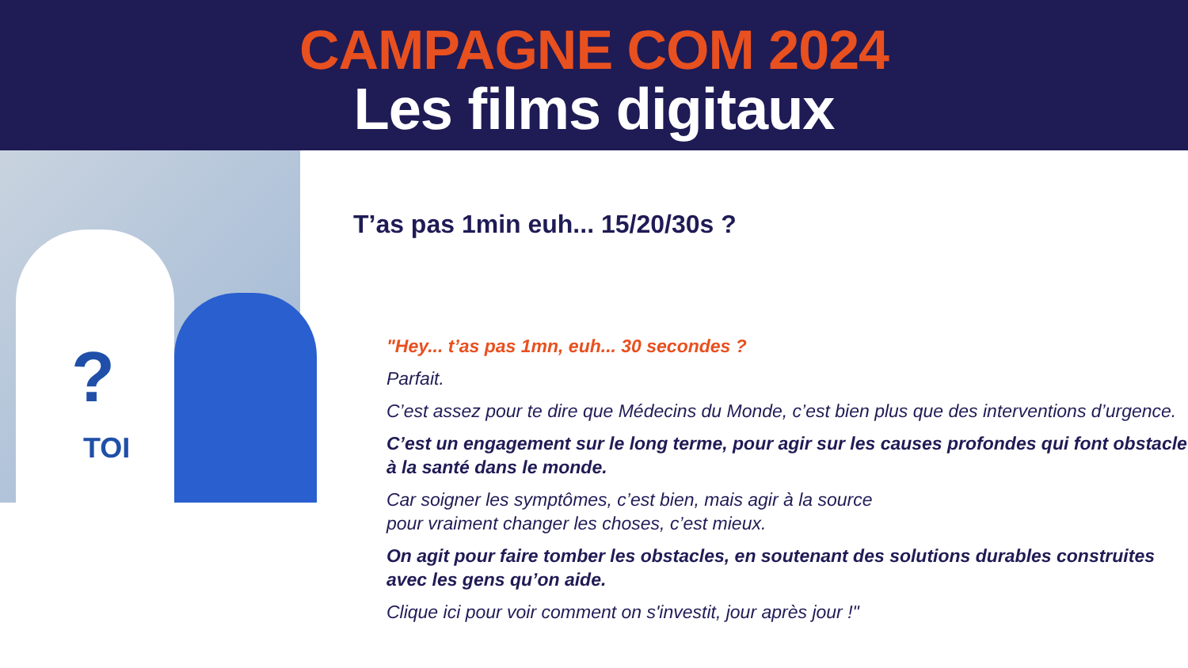CAMPAGNE COM 2024
Les films digitaux
?
TOI
T’as pas 1min euh... 15/20/30s ?
"Hey... t’as pas 1mn, euh... 30 secondes ?
Parfait.
C’est assez pour te dire que Médecins du Monde, c’est bien plus que des interventions d’urgence.
C’est un engagement sur le long terme, pour agir sur les causes profondes qui font obstacle à la santé dans le monde.
Car soigner les symptômes, c’est bien, mais agir à la source
pour vraiment changer les choses, c’est mieux.
On agit pour faire tomber les obstacles, en soutenant des solutions durables construites avec les gens qu’on aide.
Clique ici pour voir comment on s'investit, jour après jour !"